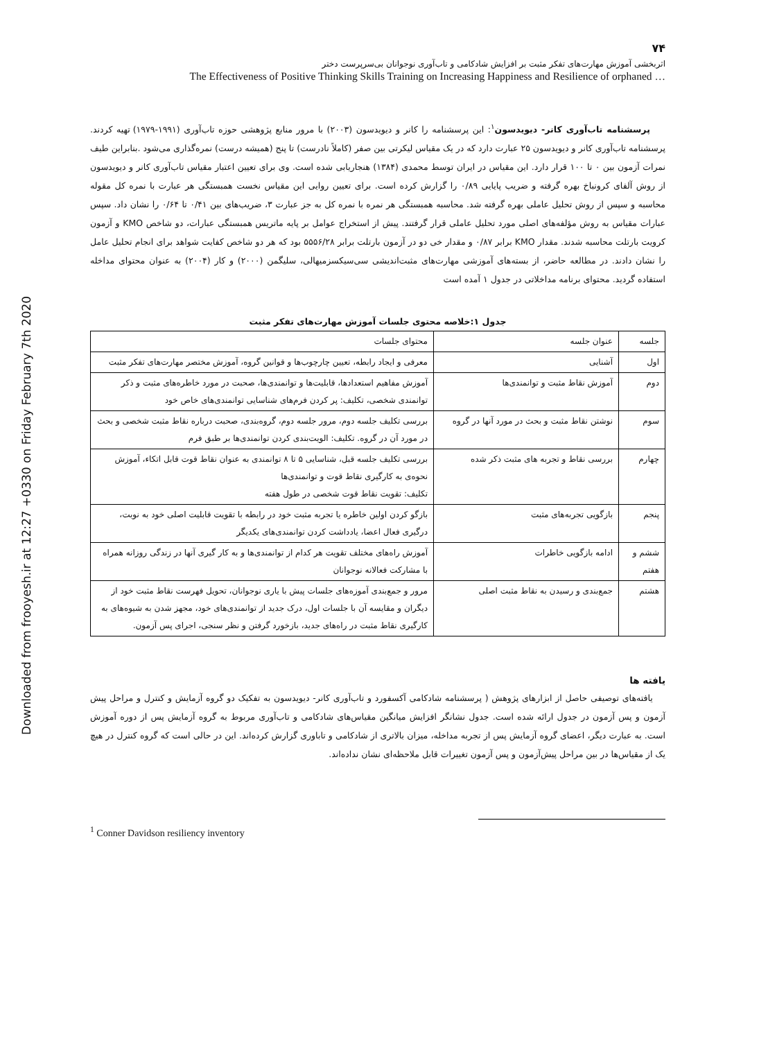Downloaded from frooyesh.ir at 12:27 +0330 on Friday February 7th 2020
۷۴
اثربخشی آموزش مهارت‌های تفکر مثبت بر افزایش شادکامی و تاب‌آوری نوجوانان بی‌سرپرست دختر
The Effectiveness of Positive Thinking Skills Training on Increasing Happiness and Resilience of orphaned …
پرسشنامه تاب‌آوری کانر- دیویدسون<sup>۱</sup>: این پرسشنامه را کانر و دیویدسون (۲۰۰۳) با مرور منابع پژوهشی حوزه تاب‌آوری (۱۹۹۱-۱۹۷۹) تهیه کردند. پرسشنامه تاب‌آوری کانر و دیویدسون ۲۵ عبارت دارد که در یک مقیاس لیکرتی بین صفر (کاملاً نادرست) تا پنج (همیشه درست) نمره‌گذاری می‌شود .بنابراین طیف نمرات آزمون بین ۰ تا ۱۰۰ قرار دارد. این مقیاس در ایران توسط محمدی (۱۳۸۴) هنجاریابی شده است. وی برای تعیین اعتبار مقیاس تاب‌آوری کانر و دیویدسون از روش آلفای کرونباخ بهره گرفته و ضریب پایایی ۰/۸۹ را گزارش کرده است. برای تعیین روایی این مقیاس نخست همبستگی هر عبارت با نمره کل مقوله محاسبه و سپس از روش تحلیل عاملی بهره گرفته شد. محاسبه همبستگی هر نمره با نمره کل به جز عبارت ۳، ضریب‌های بین ۰/۴۱ تا ۰/۶۴ را نشان داد. سپس عبارات مقیاس به روش مؤلفه‌های اصلی مورد تحلیل عاملی قرار گرفتند. پیش از استخراج عوامل بر پایه ماتریس همبستگی عبارات، دو شاخص KMO و آزمون کرویت بارتلت محاسبه شدند. مقدار KMO برابر ۰/۸۷ و مقدار خی دو در آزمون بارتلت برابر ۵۵۵۶/۲۸ بود که هر دو شاخص کفایت شواهد برای انجام تحلیل عامل را نشان دادند. در مطالعه حاضر، از بسته‌های آموزشی مهارت‌های مثبت‌اندیشی سی‌سیکسزمیهالی، سلیگمن (۲۰۰۰) و کار (۲۰۰۴) به عنوان محتوای مداخله استفاده گردید. محتوای برنامه مداخلاتی در جدول ۱ آمده است
جدول ۱:خلاصه محتوی جلسات آموزش مهارت‌های تفکر مثبت
| جلسه | عنوان جلسه | محتوای جلسات |
| اول | آشنایی | معرفی و ایجاد رابطه، تعیین چارچوب‌ها و قوانین گروه، آموزش مختصر مهارت‌های تفکر مثبت |
| دوم | آموزش نقاط مثبت و توانمندی‌ها | آموزش مفاهیم استعدادها، قابلیت‌ها و توانمندی‌ها، صحبت در مورد خاطره‌های مثبت و ذکر توانمندی شخصی، تکلیف: پر کردن فرم‌های شناسایی توانمندی‌های خاص خود |
| سوم | نوشتن نقاط مثبت و بحث در مورد آنها در گروه | بررسی تکلیف جلسه دوم، مرور جلسه دوم، گروه‌بندی، صحبت درباره نقاط مثبت شخصی و بحث در مورد آن در گروه. تکلیف: الویت‌بندی کردن توانمندی‌ها بر طبق فرم |
| چهارم | بررسی نقاط و تجربه های مثبت ذکر شده | بررسی تکلیف جلسه قبل، شناسایی ۵ تا ۸ توانمندی به عنوان نقاط قوت قابل اتکاء، آموزش نحوه‌ی به کارگیری نقاط قوت و توانمندی‌ها تکلیف: تقویت نقاط قوت شخصی در طول هفته |
| پنجم | بازگویی تجربه‌های مثبت | بازگو کردن اولین خاطره یا تجربه مثبت خود در رابطه با تقویت قابلیت اصلی خود به نوبت، درگیری فعال اعضا، یادداشت کردن توانمندی‌های یکدیگر |
| ششم و هفتم | ادامه بازگویی خاطرات | آموزش راه‌های مختلف تقویت هر کدام از توانمندی‌ها و به کار گیری آنها در زندگی روزانه همراه با مشارکت فعالانه نوجوانان |
| هشتم | جمع‌بندی و رسیدن به نقاط مثبت اصلی | مرور و جمع‌بندی آموزه‌های جلسات پیش با یاری نوجوانان، تحویل فهرست نقاط مثبت خود از دیگران و مقایسه آن با جلسات اول، درک جدید از توانمندی‌های خود، مجهز شدن به شیوه‌های به کارگیری نقاط مثبت در راه‌های جدید، بازخورد گرفتن و نظر سنجی، اجرای پس آزمون. |
یافته ها
یافته‌های توصیفی حاصل از ابزارهای پژوهش ( پرسشنامه شادکامی آکسفورد و تاب‌آوری کانر- دیویدسون به تفکیک دو گروه آزمایش و کنترل و مراحل پیش آزمون و پس آزمون در جدول ارائه شده است. جدول نشانگر افزایش میانگین مقیاس‌های شادکامی و تاب‌آوری مربوط به گروه آزمایش پس از دوره آموزش است. به عبارت دیگر، اعضای گروه آزمایش پس از تجربه مداخله، میزان بالاتری از شادکامی و تاباوری گزارش کرده‌اند. این در حالی است که گروه کنترل در هیچ یک از مقیاس‌ها در بین مراحل پیش‌آزمون و پس آزمون تغییرات قابل ملاحظه‌ای نشان نداده‌اند.
<sup>1</sup> Conner Davidson resiliency inventory